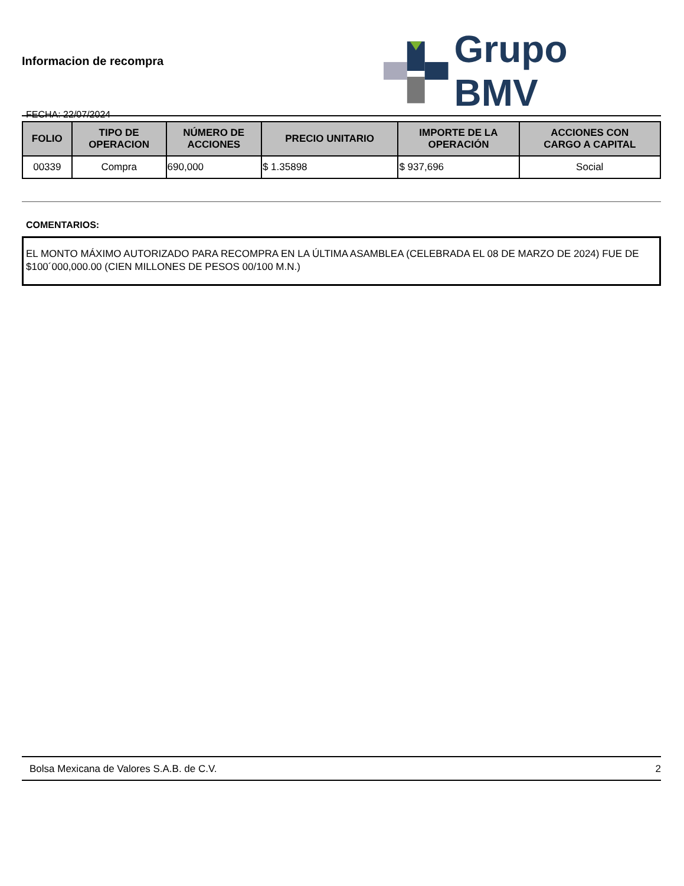Informacion de recompra
FECHA: 22/07/2024
Grupo BMV
| FOLIO | TIPO DE OPERACION | NÚMERO DE ACCIONES | PRECIO UNITARIO | IMPORTE DE LA OPERACIÓN | ACCIONES CON CARGO A CAPITAL |
| --- | --- | --- | --- | --- | --- |
| 00339 | Compra | 690,000 | $ 1.35898 | $ 937,696 | Social |
COMENTARIOS:
EL MONTO MÁXIMO AUTORIZADO PARA RECOMPRA EN LA ÚLTIMA ASAMBLEA (CELEBRADA EL 08 DE MARZO DE 2024) FUE DE $100´000,000.00 (CIEN MILLONES DE PESOS 00/100 M.N.)
Bolsa Mexicana de Valores S.A.B. de C.V. 2